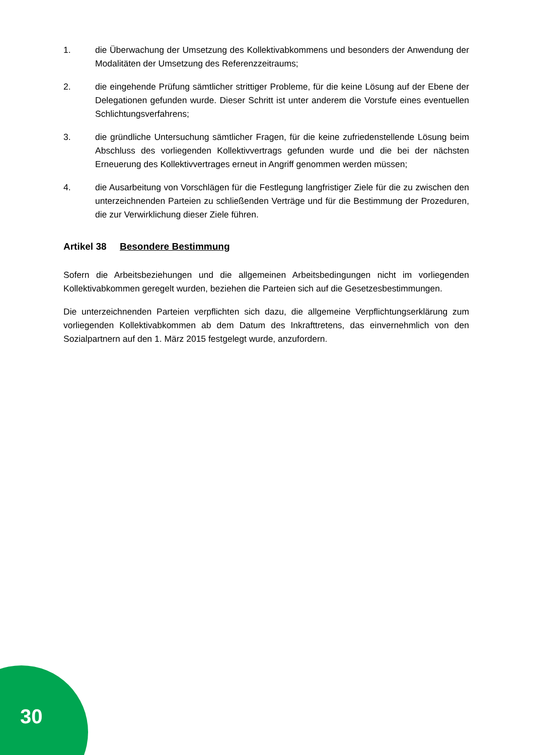1. die Überwachung der Umsetzung des Kollektivabkommens und besonders der Anwendung der Modalitäten der Umsetzung des Referenzzeitraums;
2. die eingehende Prüfung sämtlicher strittiger Probleme, für die keine Lösung auf der Ebene der Delegationen gefunden wurde. Dieser Schritt ist unter anderem die Vorstufe eines eventuellen Schlichtungsverfahrens;
3. die gründliche Untersuchung sämtlicher Fragen, für die keine zufriedenstellende Lösung beim Abschluss des vorliegenden Kollektivvertrags gefunden wurde und die bei der nächsten Erneuerung des Kollektivvertrages erneut in Angriff genommen werden müssen;
4. die Ausarbeitung von Vorschlägen für die Festlegung langfristiger Ziele für die zu zwischen den unterzeichnenden Parteien zu schließenden Verträge und für die Bestimmung der Prozeduren, die zur Verwirklichung dieser Ziele führen.
Artikel 38 Besondere Bestimmung
Sofern die Arbeitsbeziehungen und die allgemeinen Arbeitsbedingungen nicht im vorliegenden Kollektivabkommen geregelt wurden, beziehen die Parteien sich auf die Gesetzesbestimmungen.
Die unterzeichnenden Parteien verpflichten sich dazu, die allgemeine Verpflichtungserklärung zum vorliegenden Kollektivabkommen ab dem Datum des Inkrafttretens, das einvernehmlich von den Sozialpartnern auf den 1. März 2015 festgelegt wurde, anzufordern.
30